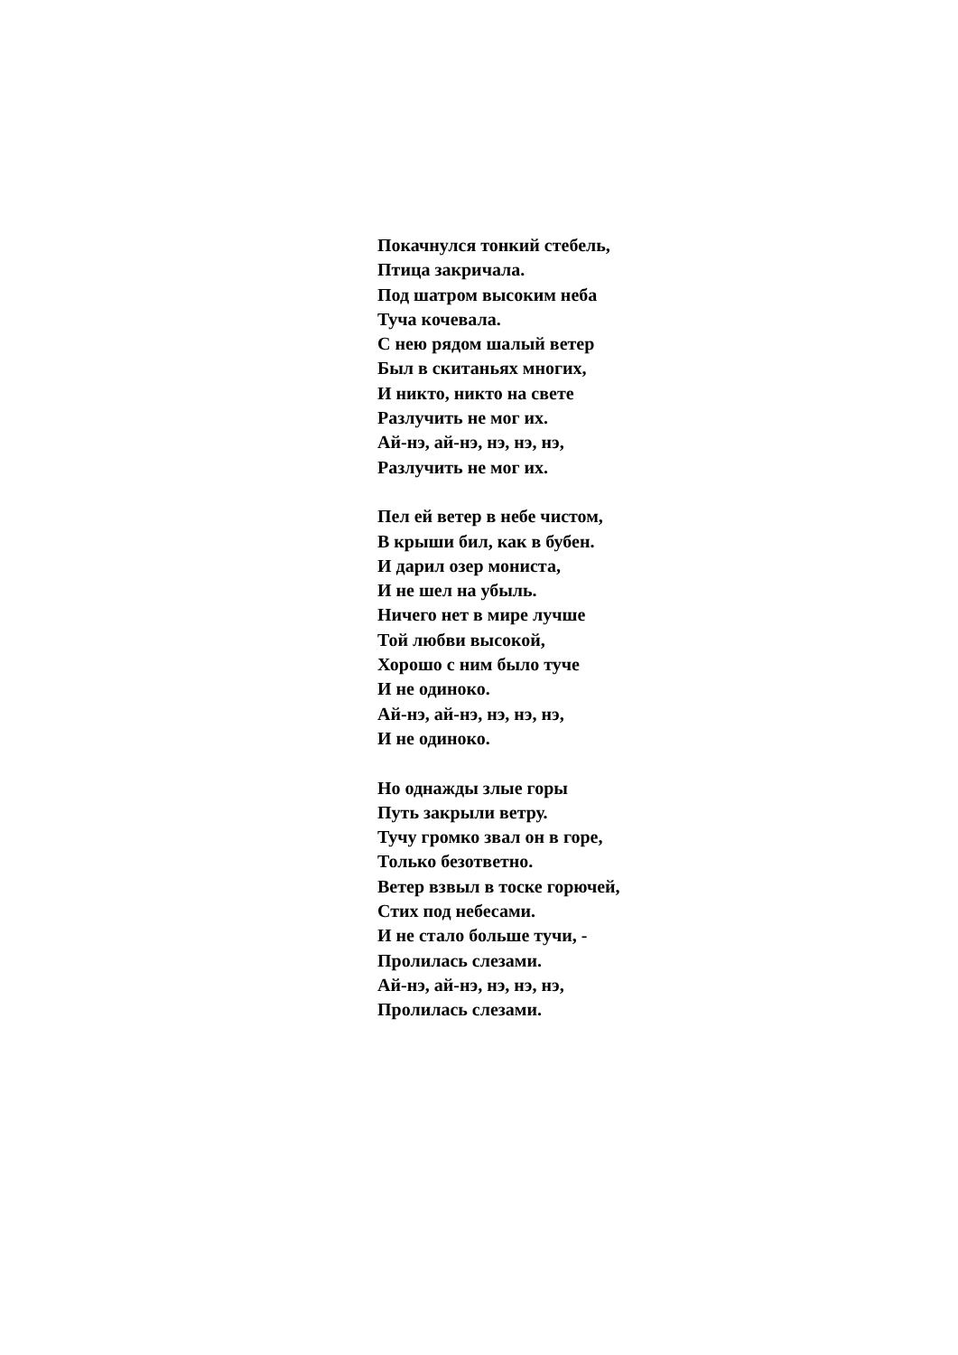Покачнулся тонкий стебель,
Птица закричала.
Под шатром высоким неба
Туча кочевала.
С нею рядом шалый ветер
Был в скитаньях многих,
И никто, никто на свете
Разлучить не мог их.
Ай-нэ, ай-нэ, нэ, нэ, нэ,
Разлучить не мог их.
Пел ей ветер в небе чистом,
В крыши бил, как в бубен.
И дарил озер мониста,
И не шел на убыль.
Ничего нет в мире лучше
Той любви высокой,
Хорошо с ним было туче
И не одиноко.
Ай-нэ, ай-нэ, нэ, нэ, нэ,
И не одиноко.
Но однажды злые горы
Путь закрыли ветру.
Тучу громко звал он в горе,
Только безответно.
Ветер взвыл в тоске горючей,
Стих под небесами.
И не стало больше тучи, -
Пролилась слезами.
Ай-нэ, ай-нэ, нэ, нэ, нэ,
Пролилась слезами.